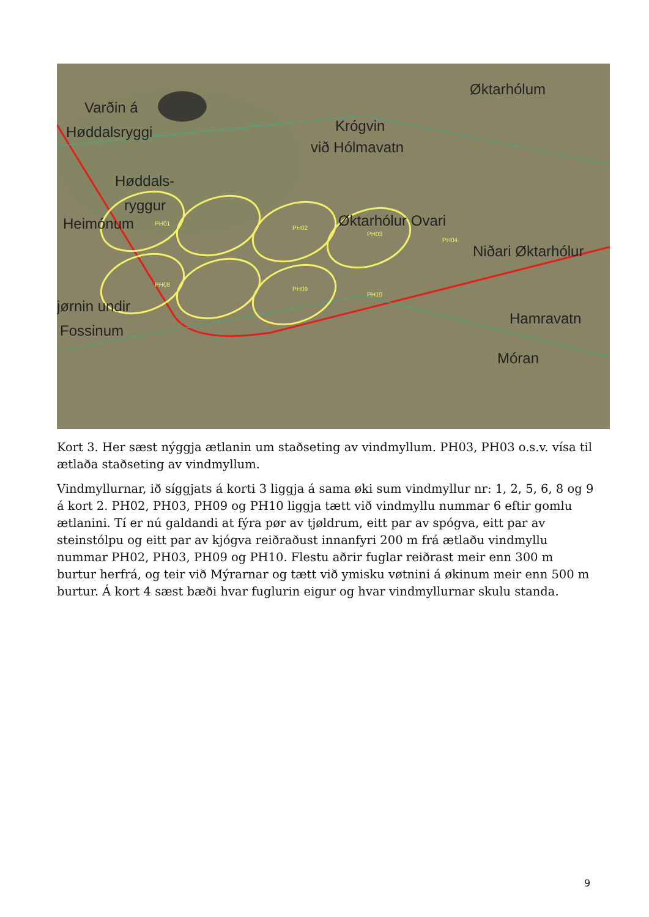PH01
PH02
PH03
PH04
PH08
PH09
PH10
Varðin á
Høddalsryggi
Høddals-
ryggur
Heimónum
Krógvin
við Hólmavatn
Øktarhólum
Øktarhólur Ovari
Niðari Øktarhólur
jørnin undir
Fossinum
Hamravatn
Móran
Kort 3. Her sæst nýggja ætlanin um staðseting av vindmyllum. PH03, PH03 o.s.v. vísa til ætlaða staðseting av vindmyllum.
Vindmyllurnar, ið síggjats á korti 3 liggja á sama øki sum vindmyllur nr: 1, 2, 5, 6, 8 og 9 á kort 2. PH02, PH03, PH09 og PH10 liggja tætt við vindmyllu nummar 6 eftir gomlu ætlanini. Tí er nú galdandi at fýra pør av tjøldrum, eitt par av spógva, eitt par av steinstólpu og eitt par av kjógva reiðraðust innanfyri 200 m frá ætlaðu vindmyllu nummar PH02, PH03, PH09 og PH10. Flestu aðrir fuglar reiðrast meir enn 300 m burtur herfrá, og teir við Mýrarnar og tætt við ymisku vøtnini á økinum meir enn 500 m burtur. Á kort 4 sæst bæði hvar fuglurin eigur og hvar vindmyllurnar skulu standa.
9